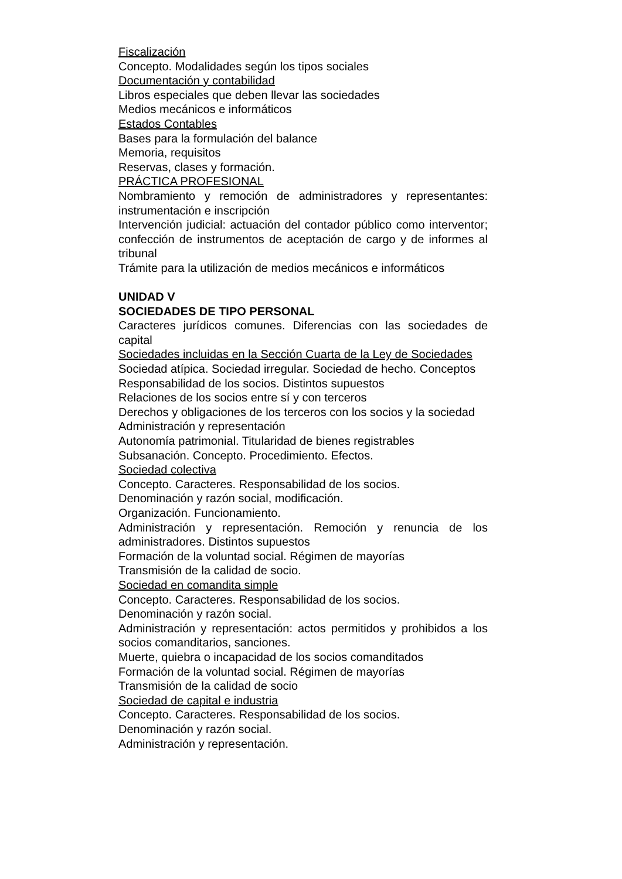Fiscalización
Concepto. Modalidades según los tipos sociales
Documentación y contabilidad
Libros especiales que deben llevar las sociedades
Medios mecánicos e informáticos
Estados Contables
Bases para la formulación del balance
Memoria, requisitos
Reservas, clases y formación.
PRÁCTICA PROFESIONAL
Nombramiento y remoción de administradores y representantes: instrumentación e inscripción
Intervención judicial: actuación del contador público como interventor; confección de instrumentos de aceptación de cargo y de informes al tribunal
Trámite para la utilización de medios mecánicos e informáticos
UNIDAD V
SOCIEDADES DE TIPO PERSONAL
Caracteres jurídicos comunes. Diferencias con las sociedades de capital
Sociedades incluidas en la Sección Cuarta de la Ley de Sociedades
Sociedad atípica. Sociedad irregular. Sociedad de hecho. Conceptos
Responsabilidad de los socios. Distintos supuestos
Relaciones de los socios entre sí y con terceros
Derechos y obligaciones de los terceros con los socios y la sociedad
Administración y representación
Autonomía patrimonial. Titularidad de bienes registrables
Subsanación. Concepto. Procedimiento. Efectos.
Sociedad colectiva
Concepto. Caracteres. Responsabilidad de los socios.
Denominación y razón social, modificación.
Organización. Funcionamiento.
Administración y representación. Remoción y renuncia de los administradores. Distintos supuestos
Formación de la voluntad social. Régimen de mayorías
Transmisión de la calidad de socio.
Sociedad en comandita simple
Concepto. Caracteres. Responsabilidad de los socios.
Denominación y razón social.
Administración y representación: actos permitidos y prohibidos a los socios comanditarios, sanciones.
Muerte, quiebra o incapacidad de los socios comanditados
Formación de la voluntad social. Régimen de mayorías
Transmisión de la calidad de socio
Sociedad de capital e industria
Concepto. Caracteres. Responsabilidad de los socios.
Denominación y razón social.
Administración y representación.